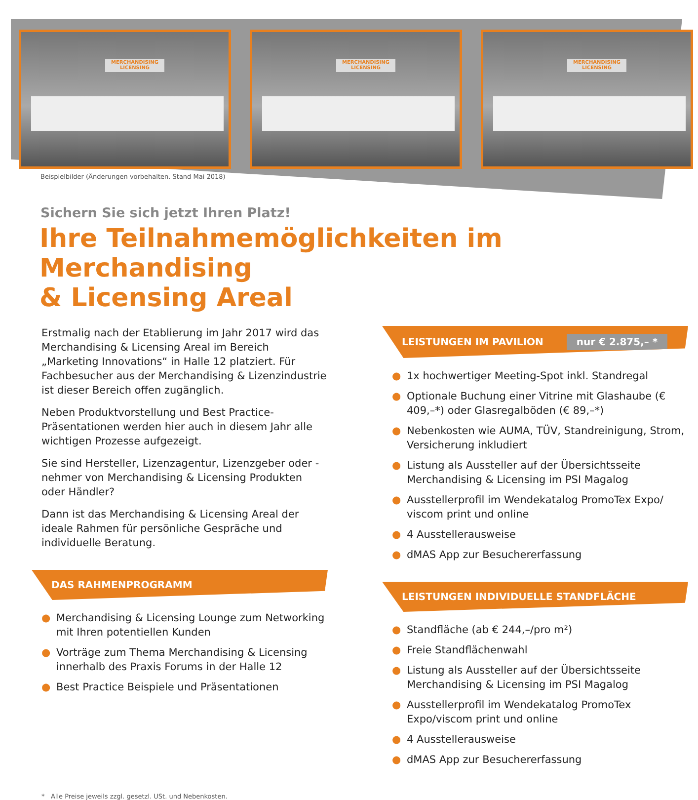MERCHANDISING LICENSING
MERCHANDISING LICENSING
MERCHANDISING LICENSING
Beispielbilder (Änderungen vorbehalten. Stand Mai 2018)
Sichern Sie sich jetzt Ihren Platz!
Ihre Teilnahmemöglichkeiten im Merchandising
& Licensing Areal
Erstmalig nach der Etablierung im Jahr 2017 wird das Merchandising & Licensing Areal im Bereich „Marketing Innovations“ in Halle 12 platziert. Für Fachbesucher aus der Merchandising & Lizenzindustrie ist dieser Bereich offen zugänglich.
Neben Produktvorstellung und Best Practice-Präsentationen werden hier auch in diesem Jahr alle wichtigen Prozesse aufgezeigt.
Sie sind Hersteller, Lizenzagentur, Lizenzgeber oder -nehmer von Merchandising & Licensing Produkten oder Händler?
Dann ist das Merchandising & Licensing Areal der ideale Rahmen für persönliche Gespräche und individuelle Beratung.
DAS RAHMENPROGRAMM
● Merchandising & Licensing Lounge zum Networking mit Ihren potentiellen Kunden
● Vorträge zum Thema Merchandising & Licensing innerhalb des Praxis Forums in der Halle 12
● Best Practice Beispiele und Präsentationen
LEISTUNGEN IM PAVILION nur € 2.875,– *
● 1x hochwertiger Meeting-Spot inkl. Standregal
● Optionale Buchung einer Vitrine mit Glashaube (€ 409,–*) oder Glasregalböden (€ 89,–*)
● Nebenkosten wie AUMA, TÜV, Standreinigung, Strom, Versicherung inkludiert
● Listung als Aussteller auf der Übersichtsseite Merchandising & Licensing im PSI Magalog
● Ausstellerprofil im Wendekatalog PromoTex Expo/ viscom print und online
● 4 Ausstellerausweise
● dMAS App zur Besuchererfassung
LEISTUNGEN INDIVIDUELLE STANDFLÄCHE
● Standfläche (ab € 244,–/pro m²)
● Freie Standflächenwahl
● Listung als Aussteller auf der Übersichtsseite Merchandising & Licensing im PSI Magalog
● Ausstellerprofil im Wendekatalog PromoTex Expo/viscom print und online
● 4 Ausstellerausweise
● dMAS App zur Besuchererfassung
* Alle Preise jeweils zzgl. gesetzl. USt. und Nebenkosten.